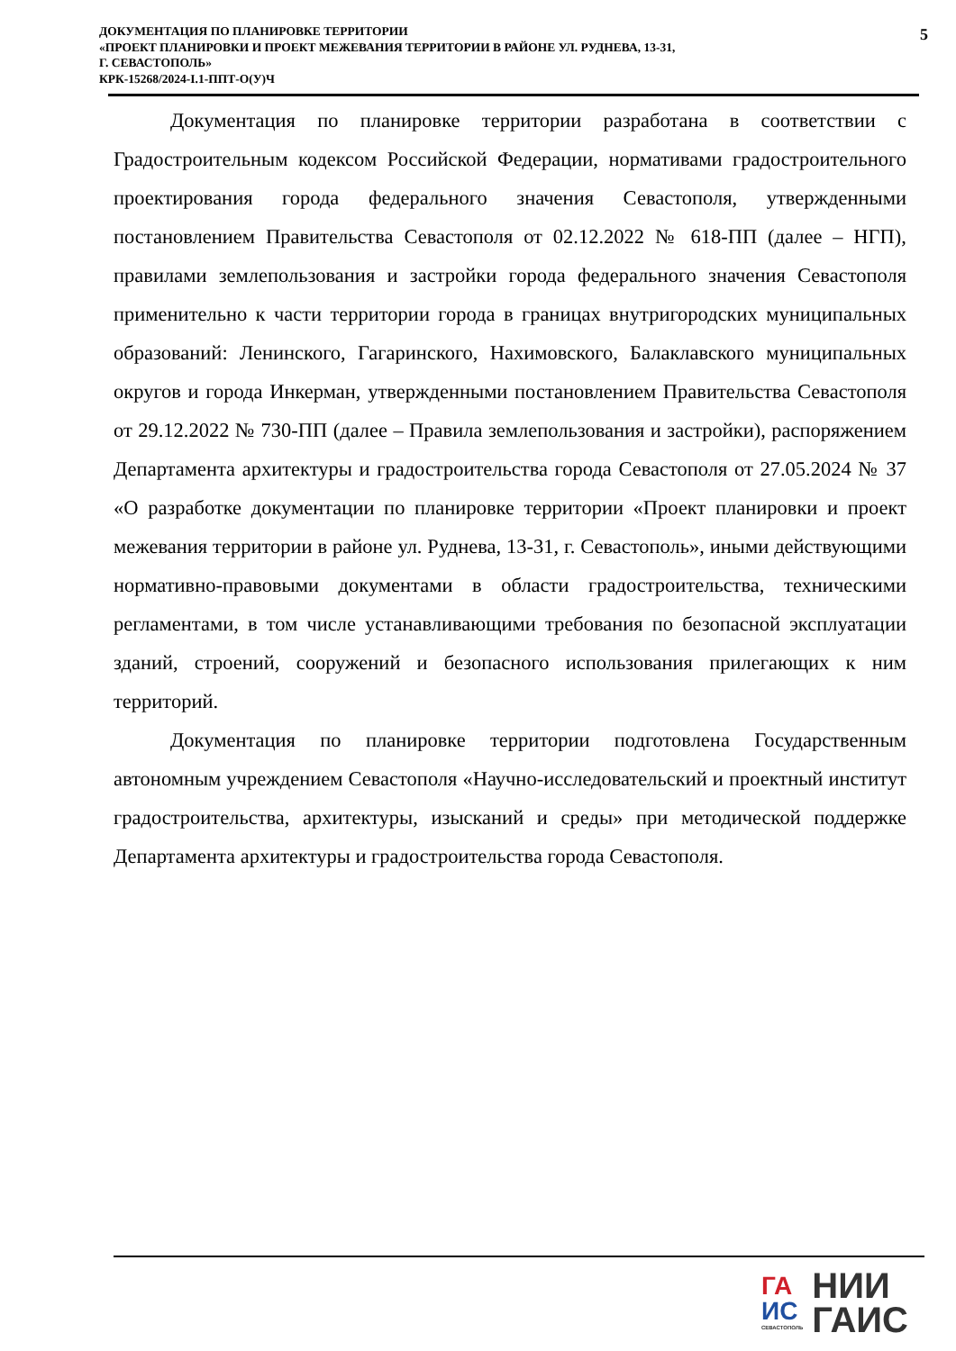ДОКУМЕНТАЦИЯ ПО ПЛАНИРОВКЕ ТЕРРИТОРИИ
«ПРОЕКТ ПЛАНИРОВКИ И ПРОЕКТ МЕЖЕВАНИЯ ТЕРРИТОРИИ В РАЙОНЕ УЛ. РУДНЕВА, 13-31,
Г. СЕВАСТОПОЛЬ»
КРК-15268/2024-I.1-ППТ-О(У)Ч
5
Документация по планировке территории разработана в соответствии с Градостроительным кодексом Российской Федерации, нормативами градостроительного проектирования города федерального значения Севастополя, утвержденными постановлением Правительства Севастополя от 02.12.2022 № 618-ПП (далее – НГП), правилами землепользования и застройки города федерального значения Севастополя применительно к части территории города в границах внутригородских муниципальных образований: Ленинского, Гагаринского, Нахимовского, Балаклавского муниципальных округов и города Инкерман, утвержденными постановлением Правительства Севастополя от 29.12.2022 № 730-ПП (далее – Правила землепользования и застройки), распоряжением Департамента архитектуры и градостроительства города Севастополя от 27.05.2024 № 37 «О разработке документации по планировке территории «Проект планировки и проект межевания территории в районе ул. Руднева, 13-31, г. Севастополь», иными действующими нормативно-правовыми документами в области градостроительства, техническими регламентами, в том числе устанавливающими требования по безопасной эксплуатации зданий, строений, сооружений и безопасного использования прилегающих к ним территорий.
Документация по планировке территории подготовлена Государственным автономным учреждением Севастополя «Научно-исследовательский и проектный институт градостроительства, архитектуры, изысканий и среды» при методической поддержке Департамента архитектуры и градостроительства города Севастополя.
ГА
ИС
СЕВАСТОПОЛЬ
НИИ
ГАИС